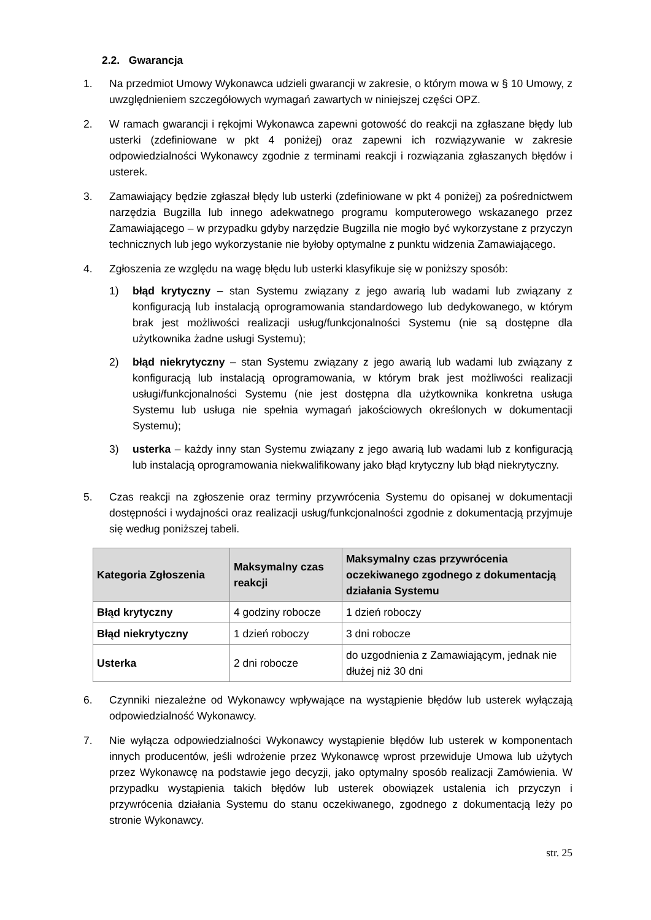2.2. Gwarancja
1. Na przedmiot Umowy Wykonawca udzieli gwarancji w zakresie, o którym mowa w § 10 Umowy, z uwzględnieniem szczegółowych wymagań zawartych w niniejszej części OPZ.
2. W ramach gwarancji i rękojmi Wykonawca zapewni gotowość do reakcji na zgłaszane błędy lub usterki (zdefiniowane w pkt 4 poniżej) oraz zapewni ich rozwiązywanie w zakresie odpowiedzialności Wykonawcy zgodnie z terminami reakcji i rozwiązania zgłaszanych błędów i usterek.
3. Zamawiający będzie zgłaszał błędy lub usterki (zdefiniowane w pkt 4 poniżej) za pośrednictwem narzędzia Bugzilla lub innego adekwatnego programu komputerowego wskazanego przez Zamawiającego – w przypadku gdyby narzędzie Bugzilla nie mogło być wykorzystane z przyczyn technicznych lub jego wykorzystanie nie byłoby optymalne z punktu widzenia Zamawiającego.
4. Zgłoszenia ze względu na wagę błędu lub usterki klasyfikuje się w poniższy sposób:
1) błąd krytyczny – stan Systemu związany z jego awarią lub wadami lub związany z konfiguracją lub instalacją oprogramowania standardowego lub dedykowanego, w którym brak jest możliwości realizacji usług/funkcjonalności Systemu (nie są dostępne dla użytkownika żadne usługi Systemu);
2) błąd niekrytyczny – stan Systemu związany z jego awarią lub wadami lub związany z konfiguracją lub instalacją oprogramowania, w którym brak jest możliwości realizacji usługi/funkcjonalności Systemu (nie jest dostępna dla użytkownika konkretna usługa Systemu lub usługa nie spełnia wymagań jakościowych określonych w dokumentacji Systemu);
3) usterka – każdy inny stan Systemu związany z jego awarią lub wadami lub z konfiguracją lub instalacją oprogramowania niekwalifikowany jako błąd krytyczny lub błąd niekrytyczny.
5. Czas reakcji na zgłoszenie oraz terminy przywrócenia Systemu do opisanej w dokumentacji dostępności i wydajności oraz realizacji usług/funkcjonalności zgodnie z dokumentacją przyjmuje się według poniższej tabeli.
| Kategoria Zgłoszenia | Maksymalny czas reakcji | Maksymalny czas przywrócenia oczekiwanego zgodnego z dokumentacją działania Systemu |
| --- | --- | --- |
| Błąd krytyczny | 4 godziny robocze | 1 dzień roboczy |
| Błąd niekrytyczny | 1 dzień roboczy | 3 dni robocze |
| Usterka | 2 dni robocze | do uzgodnienia z Zamawiającym, jednak nie dłużej niż 30 dni |
6. Czynniki niezależne od Wykonawcy wpływające na wystąpienie błędów lub usterek wyłączają odpowiedzialność Wykonawcy.
7. Nie wyłącza odpowiedzialności Wykonawcy wystąpienie błędów lub usterek w komponentach innych producentów, jeśli wdrożenie przez Wykonawcę wprost przewiduje Umowa lub użytych przez Wykonawcę na podstawie jego decyzji, jako optymalny sposób realizacji Zamówienia. W przypadku wystąpienia takich błędów lub usterek obowiązek ustalenia ich przyczyn i przywrócenia działania Systemu do stanu oczekiwanego, zgodnego z dokumentacją leży po stronie Wykonawcy.
str. 25